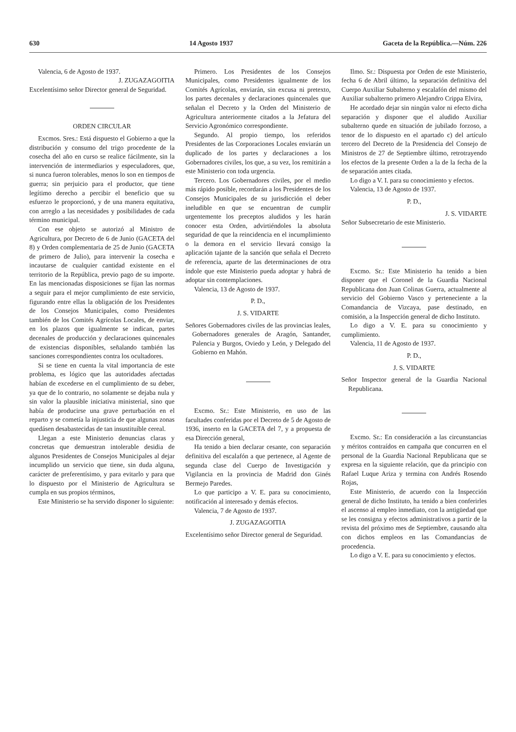630 14 Agosto 1937 Gaceta de la República.—Núm. 226
Valencia, 6 de Agosto de 1937.
J. ZUGAZAGOITIA
Excelentísimo señor Director general de Seguridad.
ORDEN CIRCULAR
Excmos. Sres.: Está dispuesto el Gobierno a que la distribución y consumo del trigo procedente de la cosecha del año en curso se realice fácilmente, sin la intervención de intermediarios y especuladores, que, si nunca fueron tolerables, menos lo son en tiempos de guerra; sin perjuicio para el productor, que tiene legítimo derecho a percibir el beneficio que su esfuerzo le proporcionó, y de una manera equitativa, con arreglo a las necesidades y posibilidades de cada término municipal.
Con ese objeto se autorizó al Ministro de Agricultura, por Decreto de 6 de Junio (GACETA del 8) y Orden complementaria de 25 de Junio (GACETA de primero de Julio), para intervenir la cosecha e incautarse de cualquier cantidad existente en el territorio de la República, previo pago de su importe. En las mencionadas disposiciones se fijan las normas a seguir para el mejor cumplimiento de este servicio, figurando entre ellas la obligación de los Presidentes de los Consejos Municipales, como Presidentes también de los Comités Agrícolas Locales, de enviar, en los plazos que igualmente se indican, partes decenales de producción y declaraciones quincenales de existencias disponibles, señalando también las sanciones correspondientes contra los ocultadores.
Si se tiene en cuenta la vital importancia de este problema, es lógico que las autoridades afectadas habían de excederse en el cumplimiento de su deber, ya que de lo contrario, no solamente se dejaba nula y sin valor la plausible iniciativa ministerial, sino que había de producirse una grave perturbación en el reparto y se cometía la injusticia de que algunas zonas quedásen desabastecidas de tan insustituíble cereal.
Llegan a este Ministerio denuncias claras y concretas que demuestran intolerable desidia de algunos Presidentes de Consejos Municipales al dejar incumplido un servicio que tiene, sin duda alguna, carácter de preferentísimo, y para evitarlo y para que lo dispuesto por el Ministerio de Agricultura se cumpla en sus propios términos,
Este Ministerio se ha servido disponer lo siguiente:
Primero. Los Presidentes de los Consejos Municipales, como Presidentes igualmente de los Comités Agrícolas, enviarán, sin excusa ni pretexto, los partes decenales y declaraciones quincenales que señalan el Decreto y la Orden del Ministerio de Agricultura anteriormente citados a la Jefatura del Servicio Agronómico correspondiente.
Segundo. Al propio tiempo, los referidos Presidentes de las Corporaciones Locales enviarán un duplicado de los partes y declaraciones a los Gobernadores civiles, los que, a su vez, los remitirán a este Ministerio con toda urgencia.
Tercero. Los Gobernadores civiles, por el medio más rápido posible, recordarán a los Presidentes de los Consejos Municipales de su jurisdicción el deber ineludible en que se encuentran de cumplir urgentemente los preceptos aludidos y les harán conocer esta Orden, advirtiéndoles la absoluta seguridad de que la reincidencia en el incumplimiento o la demora en el servicio llevará consigo la aplicación tajante de la sanción que señala el Decreto de referencia, aparte de las determinaciones de otra índole que este Ministerio pueda adoptar y habrá de adoptar sin contemplaciones.
Valencia, 13 de Agosto de 1937.
P. D.,
J. S. VIDARTE
Señores Gobernadores civiles de las provincias leales, Gobernadores generales de Aragón, Santander, Palencia y Burgos, Oviedo y León, y Delegado del Gobierno en Mahón.
Excmo. Sr.: Este Ministerio, en uso de las facultades conferidas por el Decreto de 5 de Agosto de 1936, inserto en la GACETA del 7, y a propuesta de esa Dirección general,
Ha tenido a bien declarar cesante, con separación definitiva del escalafón a que pertenece, al Agente de segunda clase del Cuerpo de Investigación y Vigilancia en la provincia de Madrid don Ginés Bermejo Paredes.
Lo que participo a V. E. para su conocimiento, notificación al interesado y demás efectos.
Valencia, 7 de Agosto de 1937.
J. ZUGAZAGOITIA
Excelentísimo señor Director general de Seguridad.
Ilmo. Sr.: Dispuesta por Orden de este Ministerio, fecha 6 de Abril último, la separación definitiva del Cuerpo Auxiliar Subalterno y escalafón del mismo del Auxiliar subalterno primero Alejandro Crippa Elvira,
He acordado dejar sin ningún valor ni efecto dicha separación y disponer que el aludido Auxiliar subalterno quede en situación de jubilado forzoso, a tenor de lo dispuesto en el apartado c) del artículo tercero del Decreto de la Presidencia del Consejo de Ministros de 27 de Septiembre último, retrotrayendo los efectos de la presente Orden a la de la fecha de la de separación antes citada.
Lo digo a V. I. para su conocimiento y efectos.
Valencia, 13 de Agosto de 1937.
P. D.,
J. S. VIDARTE
Señor Subsecretario de este Ministerio.
Excmo. Sr.: Este Ministerio ha tenido a bien disponer que el Coronel de la Guardia Nacional Republicana don Juan Colinas Guerra, actualmente al servicio del Gobierno Vasco y perteneciente a la Comandancia de Vizcaya, pase destinado, en comisión, a la Inspección general de dicho Instituto.
Lo digo a V. E. para su conocimiento y cumplimiento.
Valencia, 11 de Agosto de 1937.
P. D.,
J. S. VIDARTE
Señor Inspector general de la Guardia Nacional Republicana.
Excmo. Sr.: En consideración a las circunstancias y méritos contraídos en campaña que concurren en el personal de la Guardia Nacional Republicana que se expresa en la siguiente relación, que da principio con Rafael Luque Ariza y termina con Andrés Rosendo Rojas,
Este Ministerio, de acuerdo con la Inspección general de dicho Instituto, ha tenido a bien conferirles el ascenso al empleo inmediato, con la antigüedad que se les consigna y efectos administrativos a partir de la revista del próximo mes de Septiembre, causando alta con dichos empleos en las Comandancias de procedencia.
Lo digo a V. E. para su conocimiento y efectos.